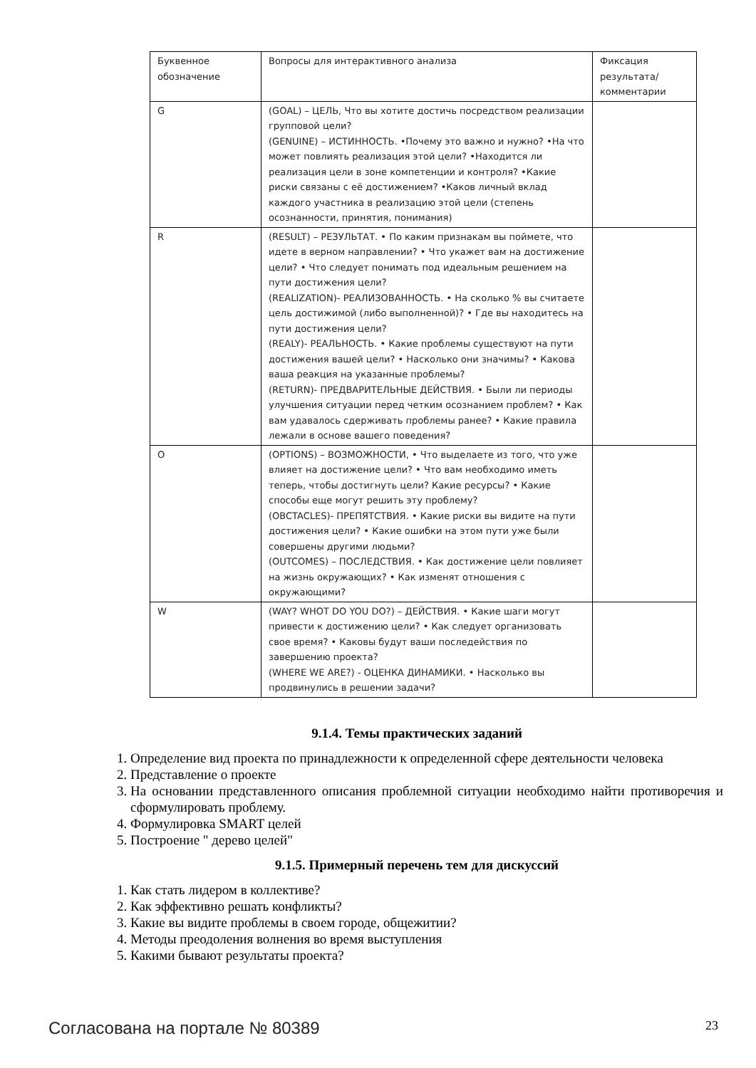| Буквенное обозначение | Вопросы для интерактивного анализа | Фиксация результата/ комментарии |
| G | (GOAL) – ЦЕЛЬ, Что вы хотите достичь посредством реализации групповой цели? (GENUINE) – ИСТИННОСТЬ. •Почему это важно и нужно? •На что может повлиять реализация этой цели? •Находится ли реализация цели в зоне компетенции и контроля? •Какие риски связаны с её достижением? •Каков личный вклад каждого участника в реализацию этой цели (степень осознанности, принятия, понимания) | |
| R | (RESULT) – РЕЗУЛЬТАТ. • По каким признакам вы поймете, что идете в верном направлении? • Что укажет вам на достижение цели? • Что следует понимать под идеальным решением на пути достижения цели? (REALIZATION)- РЕАЛИЗОВАННОСТЬ. • На сколько % вы считаете цель достижимой (либо выполненной)? • Где вы находитесь на пути достижения цели? (REALY)- РЕАЛЬНОСТЬ. • Какие проблемы существуют на пути достижения вашей цели? • Насколько они значимы? • Какова ваша реакция на указанные проблемы? (RETURN)- ПРЕДВАРИТЕЛЬНЫЕ ДЕЙСТВИЯ. • Были ли периоды улучшения ситуации перед четким осознанием проблем? • Как вам удавалось сдерживать проблемы ранее? • Какие правила лежали в основе вашего поведения? | |
| O | (OPTIONS) – ВОЗМОЖНОСТИ, • Что выделаете из того, что уже влияет на достижение цели? • Что вам необходимо иметь теперь, чтобы достигнуть цели? Какие ресурсы? • Какие способы еще могут решить эту проблему? (OBCTACLES)- ПРЕПЯТСТВИЯ. • Какие риски вы видите на пути достижения цели? • Какие ошибки на этом пути уже были совершены другими людьми? (OUTCOMES) – ПОСЛЕДСТВИЯ. • Как достижение цели повлияет на жизнь окружающих? • Как изменят отношения с окружающими? | |
| W | (WAY? WHOT DO YOU DO?) – ДЕЙСТВИЯ. • Какие шаги могут привести к достижению цели? • Как следует организовать свое время? • Каковы будут ваши последействия по завершению проекта? (WHERE WE ARE?) - ОЦЕНКА ДИНАМИКИ. • Насколько вы продвинулись в решении задачи? | |
9.1.4. Темы практических заданий
1. Определение вид проекта по принадлежности к определенной сфере деятельности человека
2. Представление о проекте
3. На основании представленного описания проблемной ситуации необходимо найти противоречия и сформулировать проблему.
4. Формулировка SMART целей
5. Построение " дерево целей"
9.1.5. Примерный перечень тем для дискуссий
1. Как стать лидером в коллективе?
2. Как эффективно решать конфликты?
3. Какие вы видите проблемы в своем городе, общежитии?
4. Методы преодоления волнения во время выступления
5. Какими бывают результаты проекта?
Согласована на портале № 80389 23